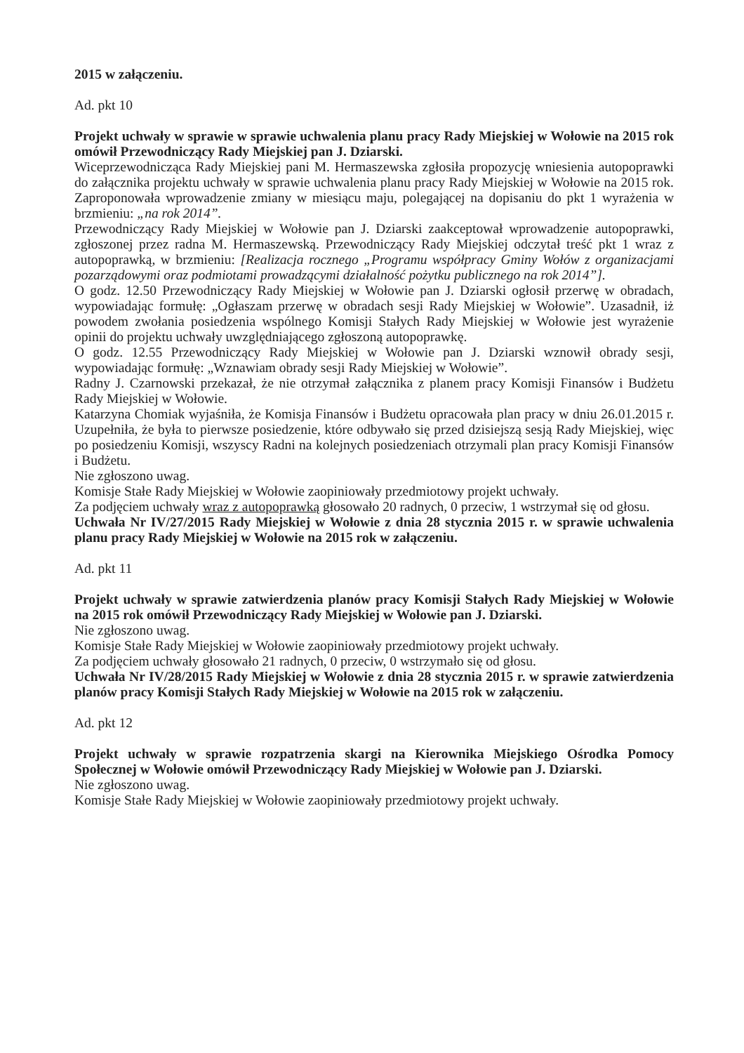2015 w załączeniu.
Ad. pkt 10
Projekt uchwały w sprawie w sprawie uchwalenia planu pracy Rady Miejskiej w Wołowie na 2015 rok omówił Przewodniczący Rady Miejskiej pan J. Dziarski.
Wiceprzewodnicząca Rady Miejskiej pani M. Hermaszewska zgłosiła propozycję wniesienia autopoprawki do załącznika projektu uchwały w sprawie uchwalenia planu pracy Rady Miejskiej w Wołowie na 2015 rok. Zaproponowała wprowadzenie zmiany w miesiącu maju, polegającej na dopisaniu do pkt 1 wyrażenia w brzmieniu: „na rok 2014”.
Przewodniczący Rady Miejskiej w Wołowie pan J. Dziarski zaakceptował wprowadzenie autopoprawki, zgłoszonej przez radna M. Hermaszewską. Przewodniczący Rady Miejskiej odczytał treść pkt 1 wraz z autopoprawką, w brzmieniu: [Realizacja rocznego „Programu współpracy Gminy Wołów z organizacjami pozarządowymi oraz podmiotami prowadzącymi działalność pożytku publicznego na rok 2014”].
O godz. 12.50 Przewodniczący Rady Miejskiej w Wołowie pan J. Dziarski ogłosił przerwę w obradach, wypowiadając formułę: „Ogłaszam przerwę w obradach sesji Rady Miejskiej w Wołowie”. Uzasadnił, iż powodem zwołania posiedzenia wspólnego Komisji Stałych Rady Miejskiej w Wołowie jest wyrażenie opinii do projektu uchwały uwzględniającego zgłoszoną autopoprawkę.
O godz. 12.55 Przewodniczący Rady Miejskiej w Wołowie pan J. Dziarski wznowił obrady sesji, wypowiadając formułę: „Wznawiam obrady sesji Rady Miejskiej w Wołowie”.
Radny J. Czarnowski przekazał, że nie otrzymał załącznika z planem pracy Komisji Finansów i Budżetu Rady Miejskiej w Wołowie.
Katarzyna Chomiak wyjaśniła, że Komisja Finansów i Budżetu opracowała plan pracy w dniu 26.01.2015 r. Uzupełniła, że była to pierwsze posiedzenie, które odbywało się przed dzisiejszą sesją Rady Miejskiej, więc po posiedzeniu Komisji, wszyscy Radni na kolejnych posiedzeniach otrzymali plan pracy Komisji Finansów i Budżetu.
Nie zgłoszono uwag.
Komisje Stałe Rady Miejskiej w Wołowie zaopiniowały przedmiotowy projekt uchwały.
Za podjęciem uchwały wraz z autopoprawką głosowało 20 radnych, 0 przeciw, 1 wstrzymał się od głosu.
Uchwała Nr IV/27/2015 Rady Miejskiej w Wołowie z dnia 28 stycznia 2015 r. w sprawie uchwalenia planu pracy Rady Miejskiej w Wołowie na 2015 rok w załączeniu.
Ad. pkt 11
Projekt uchwały w sprawie zatwierdzenia planów pracy Komisji Stałych Rady Miejskiej w Wołowie na 2015 rok omówił Przewodniczący Rady Miejskiej w Wołowie pan J. Dziarski.
Nie zgłoszono uwag.
Komisje Stałe Rady Miejskiej w Wołowie zaopiniowały przedmiotowy projekt uchwały.
Za podjęciem uchwały głosowało 21 radnych, 0 przeciw, 0 wstrzymało się od głosu.
Uchwała Nr IV/28/2015 Rady Miejskiej w Wołowie z dnia 28 stycznia 2015 r. w sprawie zatwierdzenia planów pracy Komisji Stałych Rady Miejskiej w Wołowie na 2015 rok w załączeniu.
Ad. pkt 12
Projekt uchwały w sprawie rozpatrzenia skargi na Kierownika Miejskiego Ośrodka Pomocy Społecznej w Wołowie omówił Przewodniczący Rady Miejskiej w Wołowie pan J. Dziarski.
Nie zgłoszono uwag.
Komisje Stałe Rady Miejskiej w Wołowie zaopiniowały przedmiotowy projekt uchwały.